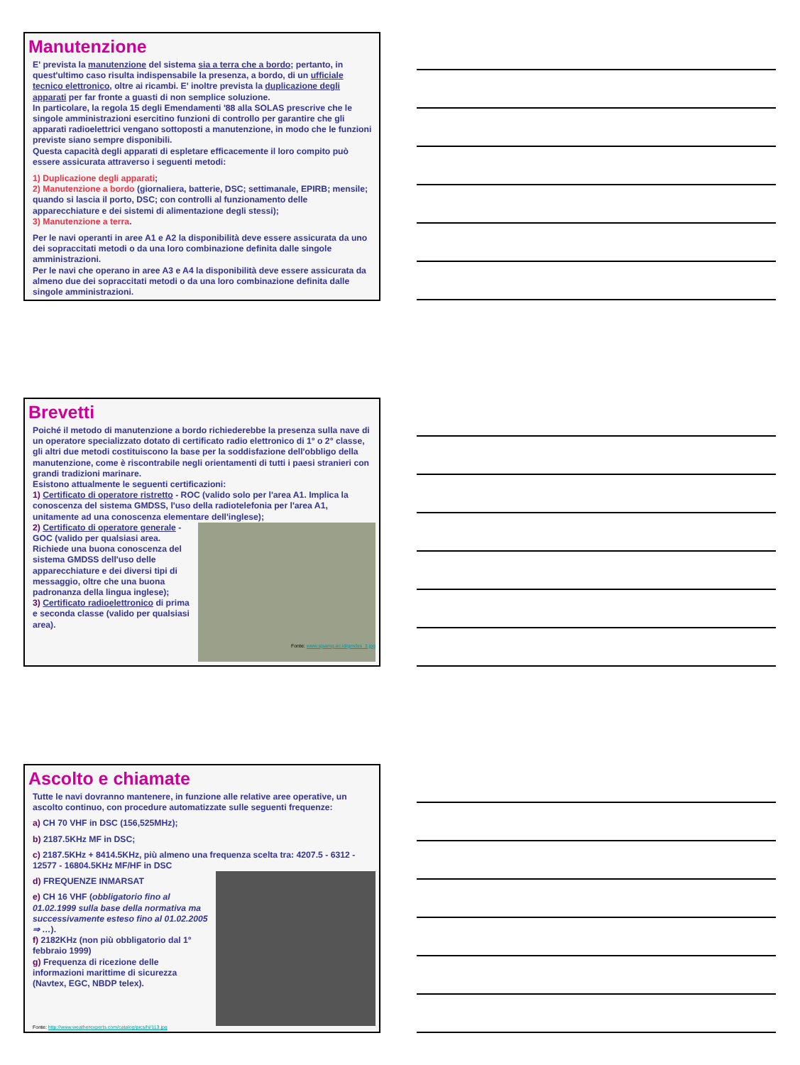Manutenzione
E' prevista la manutenzione del sistema sia a terra che a bordo; pertanto, in quest'ultimo caso risulta indispensabile la presenza, a bordo, di un ufficiale tecnico elettronico, oltre ai ricambi. E' inoltre prevista la duplicazione degli apparati per far fronte a guasti di non semplice soluzione.
In particolare, la regola 15 degli Emendamenti '88 alla SOLAS prescrive che le singole amministrazioni esercitino funzioni di controllo per garantire che gli apparati radioelettrici vengano sottoposti a manutenzione, in modo che le funzioni previste siano sempre disponibili.
Questa capacità degli apparati di espletare efficacemente il loro compito può essere assicurata attraverso i seguenti metodi:
1) Duplicazione degli apparati;
2) Manutenzione a bordo (giornaliera, batterie, DSC; settimanale, EPIRB; mensile; quando si lascia il porto, DSC; con controlli al funzionamento delle apparecchiature e dei sistemi di alimentazione degli stessi);
3) Manutenzione a terra.
Per le navi operanti in aree A1 e A2 la disponibilità deve essere assicurata da uno dei sopraccitati metodi o da una loro combinazione definita dalle singole amministrazioni.
Per le navi che operano in aree A3 e A4 la disponibilità deve essere assicurata da almeno due dei sopraccitati metodi o da una loro combinazione definita dalle singole amministrazioni.
Brevetti
Poiché il metodo di manutenzione a bordo richiederebbe la presenza sulla nave di un operatore specializzato dotato di certificato radio elettronico di 1° o 2° classe, gli altri due metodi costituiscono la base per la soddisfazione dell'obbligo della manutenzione, come è riscontrabile negli orientamenti di tutti i paesi stranieri con grandi tradizioni marinare.
Esistono attualmente le seguenti certificazioni:
1) Certificato di operatore ristretto - ROC (valido solo per l'area A1. Implica la conoscenza del sistema GMDSS, l'uso della radiotelefonia per l'area A1, unitamente ad una conoscenza elementare dell'inglese);
Fonte: www.sjsamg.ac.id/gmdss_3.jpg
2) Certificato di operatore generale - GOC (valido per qualsiasi area. Richiede una buona conoscenza del sistema GMDSS dell'uso delle apparecchiature e dei diversi tipi di messaggio, oltre che una buona padronanza della lingua inglese);
3) Certificato radioelettronico di prima e seconda classe (valido per qualsiasi area).
Ascolto e chiamate
Tutte le navi dovranno mantenere, in funzione alle relative aree operative, un ascolto continuo, con procedure automatizzate sulle seguenti frequenze:
a) CH 70 VHF in DSC (156,525MHz);
b) 2187.5KHz MF in DSC;
c) 2187.5KHz + 8414.5KHz, più almeno una frequenza scelta tra: 4207.5 - 6312 - 12577 - 16804.5KHz MF/HF in DSC
d) FREQUENZE INMARSAT
e) CH 16 VHF (obbligatorio fino al 01.02.1999 sulla base della normativa ma successivamente esteso fino al 01.02.2005 ⇒ …).
f) 2182KHz (non più obbligatorio dal 1° febbraio 1999)
g) Frequenza di ricezione delle informazioni marittime di sicurezza (Navtex, EGC, NBDP telex).
Fonte: http://www.weatherexperts.com/catalog/pics/hi/113.jpg